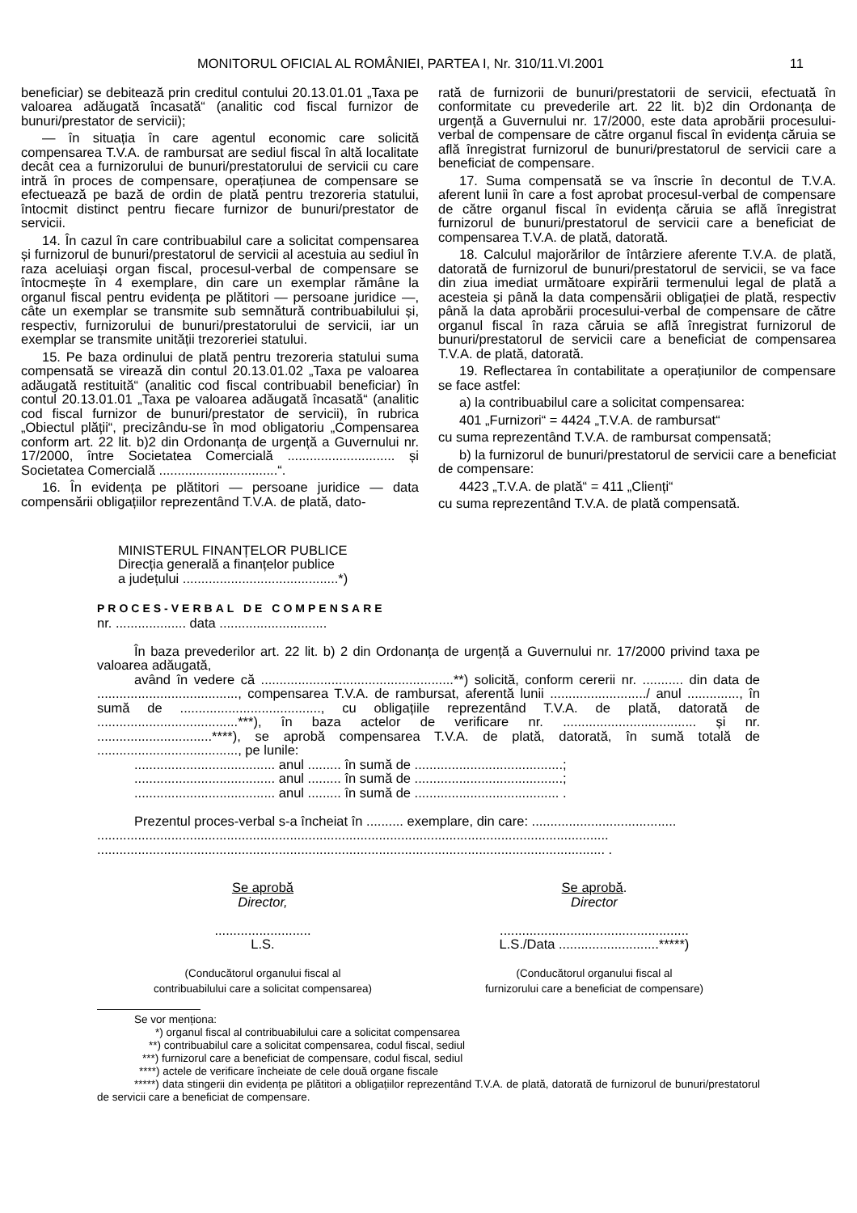MONITORUL OFICIAL AL ROMÂNIEI, PARTEA I, Nr. 310/11.VI.2001 11
beneficiar) se debitează prin creditul contului 20.13.01.01 „Taxa pe valoarea adăugată încasată“ (analitic cod fiscal furnizor de bunuri/prestator de servicii);
— în situația în care agentul economic care solicită compensarea T.V.A. de rambursat are sediul fiscal în altă localitate decât cea a furnizorului de bunuri/prestatorului de servicii cu care intră în proces de compensare, operațiunea de compensare se efectuează pe bază de ordin de plată pentru trezoreria statului, întocmit distinct pentru fiecare furnizor de bunuri/prestator de servicii.
14. În cazul în care contribuabilul care a solicitat compensarea și furnizorul de bunuri/prestatorul de servicii al acestuia au sediul în raza aceluiași organ fiscal, procesul-verbal de compensare se întocmește în 4 exemplare, din care un exemplar rămâne la organul fiscal pentru evidența pe plătitori — persoane juridice —, câte un exemplar se transmite sub semnătură contribuabilului și, respectiv, furnizorului de bunuri/prestatorului de servicii, iar un exemplar se transmite unității trezoreriei statului.
15. Pe baza ordinului de plată pentru trezoreria statului suma compensată se virează din contul 20.13.01.02 „Taxa pe valoarea adăugată restituită“ (analitic cod fiscal contribuabil beneficiar) în contul 20.13.01.01 „Taxa pe valoarea adăugată încasată“ (analitic cod fiscal furnizor de bunuri/prestator de servicii), în rubrica „Obiectul plății“, precizându-se în mod obligatoriu „Compensarea conform art. 22 lit. b)2 din Ordonanța de urgență a Guvernului nr. 17/2000, între Societatea Comercială ............................. și Societatea Comercială ................................“.
16. În evidența pe plătitori — persoane juridice — data compensării obligațiilor reprezentând T.V.A. de plată, dato-
rată de furnizorii de bunuri/prestatorii de servicii, efectuată în conformitate cu prevederile art. 22 lit. b)2 din Ordonanța de urgență a Guvernului nr. 17/2000, este data aprobării procesului-verbal de compensare de către organul fiscal în evidența căruia se află înregistrat furnizorul de bunuri/prestatorul de servicii care a beneficiat de compensare.
17. Suma compensată se va înscrie în decontul de T.V.A. aferent lunii în care a fost aprobat procesul-verbal de compensare de către organul fiscal în evidența căruia se află înregistrat furnizorul de bunuri/prestatorul de servicii care a beneficiat de compensarea T.V.A. de plată, datorată.
18. Calculul majorărilor de întârziere aferente T.V.A. de plată, datorată de furnizorul de bunuri/prestatorul de servicii, se va face din ziua imediat următoare expirării termenului legal de plată a acesteia și până la data compensării obligației de plată, respectiv până la data aprobării procesului-verbal de compensare de către organul fiscal în raza căruia se află înregistrat furnizorul de bunuri/prestatorul de servicii care a beneficiat de compensarea T.V.A. de plată, datorată.
19. Reflectarea în contabilitate a operațiunilor de compensare se face astfel:
a) la contribuabilul care a solicitat compensarea:
401 „Furnizori“ = 4424 „T.V.A. de rambursat“
cu suma reprezentând T.V.A. de rambursat compensată;
b) la furnizorul de bunuri/prestatorul de servicii care a beneficiat de compensare:
4423 „T.V.A. de plată“ = 411 „Clienți“
cu suma reprezentând T.V.A. de plată compensată.
MINISTERUL FINANȚELOR PUBLICE
Direcția generală a finanțelor publice
a județului ..........................................*)
PROCES-VERBAL DE COMPENSARE
nr. ................... data .............................
În baza prevederilor art. 22 lit. b) 2 din Ordonanța de urgență a Guvernului nr. 17/2000 privind taxa pe valoarea adăugată,
având în vedere că ....................................................**) solicită, conform cererii nr. ........... din data de ......................................, compensarea T.V.A. de rambursat, aferentă lunii ........................../ anul .............., în sumă de ......................................, cu obligațiile reprezentând T.V.A. de plată, datorată de ......................................***), în baza actelor de verificare nr. .................................... și nr. ...............................****), se aprobă compensarea T.V.A. de plată, datorată, în sumă totală de ......................................, pe lunile:
...................................... anul ......... în sumă de ........................................;
...................................... anul ......... în sumă de ........................................;
...................................... anul ......... în sumă de ....................................... .
Prezentul proces-verbal s-a încheiat în .......... exemplare, din care: .......................................
..........................................................................................................................................
......................................................................................................................................... .
Se aprobă
Director,
..........................
L.S.
(Conducătorul organului fiscal al
contribuabilului care a solicitat compensarea)
Se aprobă.
Director
...................................................
L.S./Data ...........................*****)
(Conducătorul organului fiscal al
furnizorului care a beneficiat de compensare)
Se vor menționa:
*) organul fiscal al contribuabilului care a solicitat compensarea
**) contribuabilul care a solicitat compensarea, codul fiscal, sediul
***) furnizorul care a beneficiat de compensare, codul fiscal, sediul
****) actele de verificare încheiate de cele două organe fiscale
*****) data stingerii din evidența pe plătitori a obligațiilor reprezentând T.V.A. de plată, datorată de furnizorul de bunuri/prestatorul de servicii care a beneficiat de compensare.